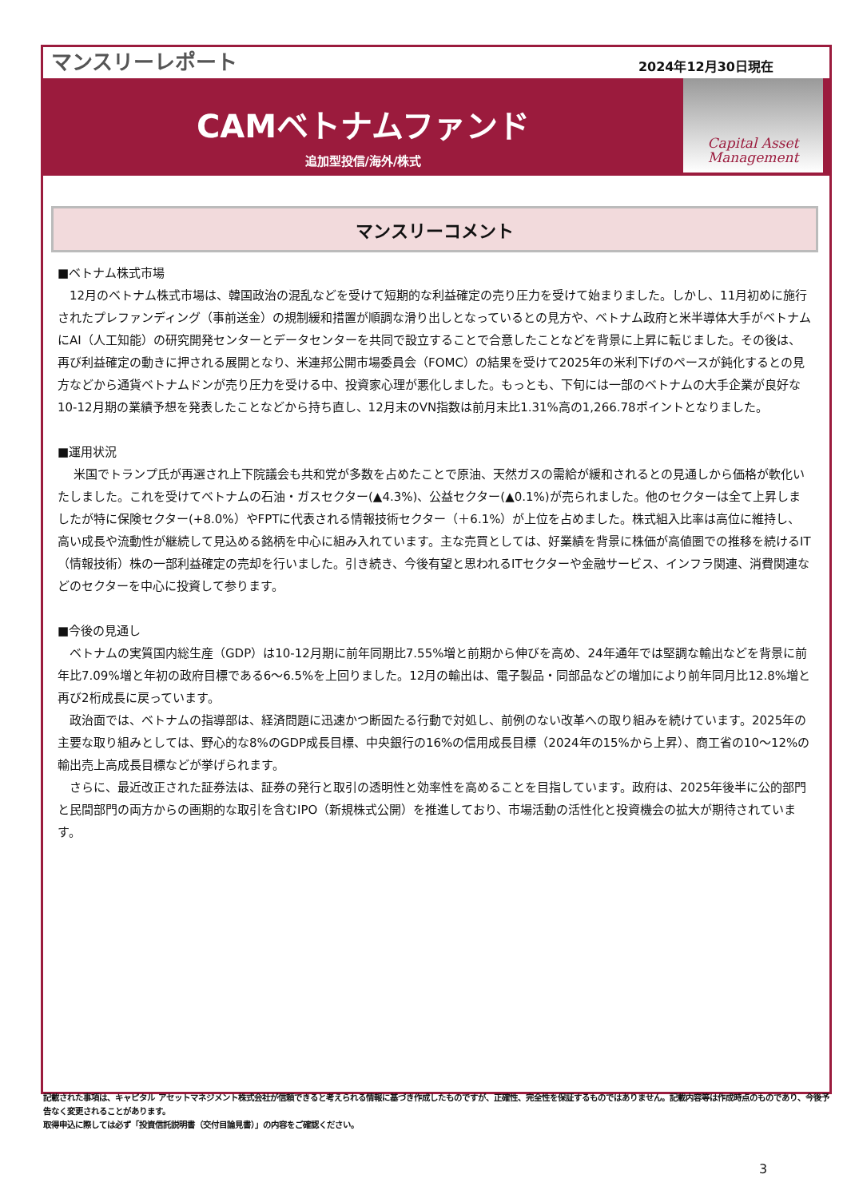マンスリーレポート
2024年12月30日現在
CAMベトナムファンド
追加型投信/海外/株式
Capital Asset
Management
マンスリーコメント
■ベトナム株式市場
　12月のベトナム株式市場は、韓国政治の混乱などを受けて短期的な利益確定の売り圧力を受けて始まりました。しかし、11月初めに施行されたプレファンディング（事前送金）の規制緩和措置が順調な滑り出しとなっているとの見方や、ベトナム政府と米半導体大手がベトナムにAI（人工知能）の研究開発センターとデータセンターを共同で設立することで合意したことなどを背景に上昇に転じました。その後は、再び利益確定の動きに押される展開となり、米連邦公開市場委員会（FOMC）の結果を受けて2025年の米利下げのペースが鈍化するとの見方などから通貨ベトナムドンが売り圧力を受ける中、投資家心理が悪化しました。もっとも、下旬には一部のベトナムの大手企業が良好な10-12月期の業績予想を発表したことなどから持ち直し、12月末のVN指数は前月末比1.31%高の1,266.78ポイントとなりました。
■運用状況
　 米国でトランプ氏が再選され上下院議会も共和党が多数を占めたことで原油、天然ガスの需給が緩和されるとの見通しから価格が軟化いたしました。これを受けてベトナムの石油・ガスセクター(▲4.3%)、公益セクター(▲0.1%)が売られました。他のセクターは全て上昇しましたが特に保険セクター(+8.0%）やFPTに代表される情報技術セクター（＋6.1%）が上位を占めました。株式組入比率は高位に維持し、高い成長や流動性が継続して見込める銘柄を中心に組み入れています。主な売買としては、好業績を背景に株価が高値圏での推移を続けるIT（情報技術）株の一部利益確定の売却を行いました。引き続き、今後有望と思われるITセクターや金融サービス、インフラ関連、消費関連などのセクターを中心に投資して参ります。
■今後の見通し
　ベトナムの実質国内総生産（GDP）は10-12月期に前年同期比7.55%増と前期から伸びを高め、24年通年では堅調な輸出などを背景に前年比7.09%増と年初の政府目標である6～6.5%を上回りました。12月の輸出は、電子製品・同部品などの増加により前年同月比12.8%増と再び2桁成長に戻っています。
　政治面では、ベトナムの指導部は、経済問題に迅速かつ断固たる行動で対処し、前例のない改革への取り組みを続けています。2025年の主要な取り組みとしては、野心的な8%のGDP成長目標、中央銀行の16%の信用成長目標（2024年の15%から上昇）、商工省の10～12%の輸出売上高成長目標などが挙げられます。
　さらに、最近改正された証券法は、証券の発行と取引の透明性と効率性を高めることを目指しています。政府は、2025年後半に公的部門と民間部門の両方からの画期的な取引を含むIPO（新規株式公開）を推進しており、市場活動の活性化と投資機会の拡大が期待されています。
記載された事項は、キャピタル アセットマネジメント株式会社が信頼できると考えられる情報に基づき作成したものですが、正確性、完全性を保証するものではありません。記載内容等は作成時点のものであり、今後予告なく変更されることがあります。
取得申込に際しては必ず「投資信託説明書（交付目論見書）」の内容をご確認ください。
3